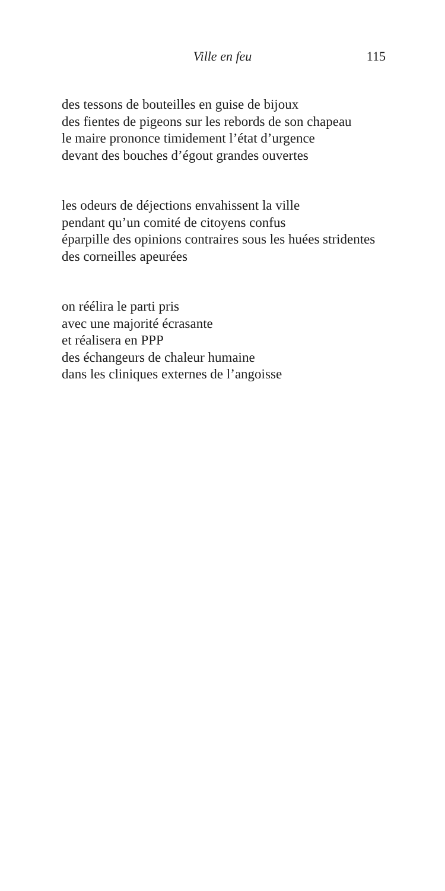Ville en feu 115
des tessons de bouteilles en guise de bijoux
des fientes de pigeons sur les rebords de son chapeau
le maire prononce timidement l’état d’urgence
devant des bouches d’égout grandes ouvertes
les odeurs de déjections envahissent la ville
pendant qu’un comité de citoyens confus
éparpille des opinions contraires sous les huées stridentes
des corneilles apeurées
on réélira le parti pris
avec une majorité écrasante
et réalisera en PPP
des échangeurs de chaleur humaine
dans les cliniques externes de l’angoisse